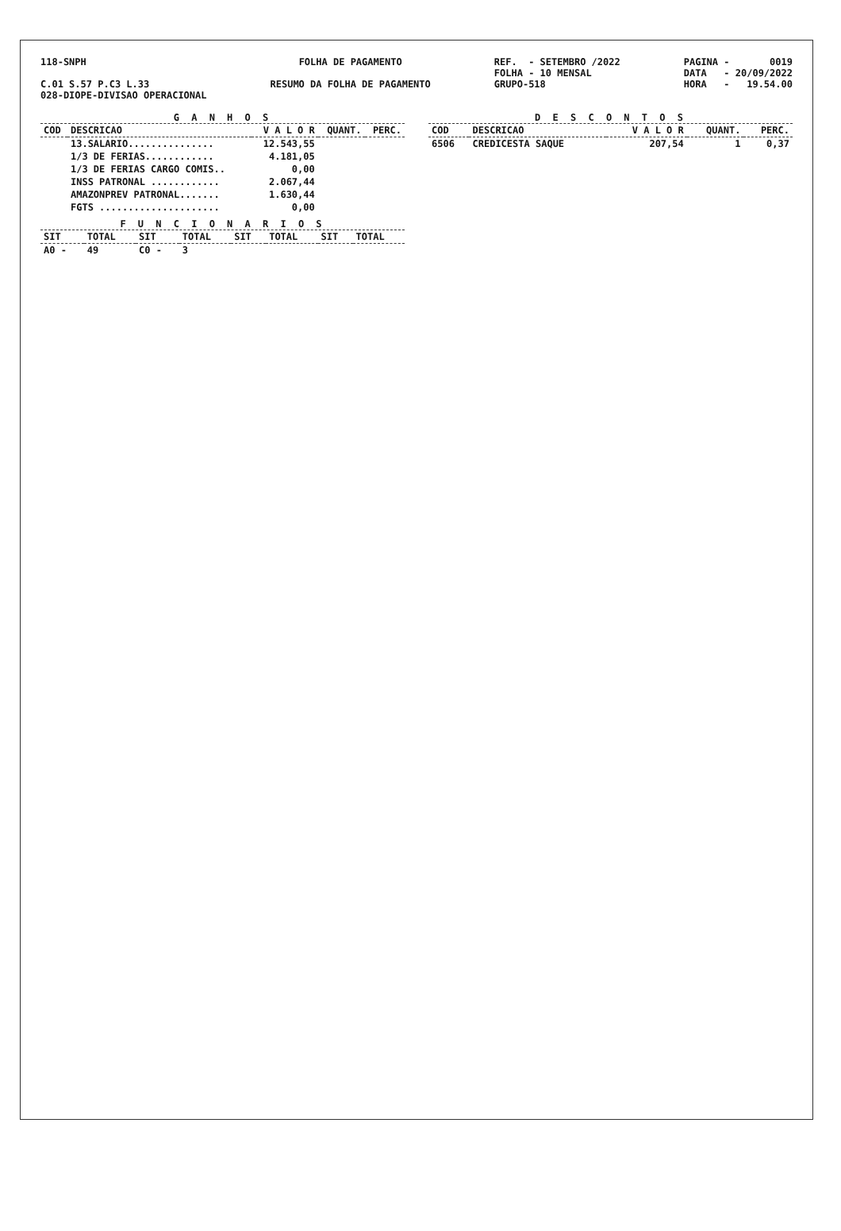118-SNPH C.01 S.57 P.C3 L.33 028-DIOPE-DIVISAO OPERACIONAL
FOLHA DE PAGAMENTO RESUMO DA FOLHA DE PAGAMENTO
REF. - SETEMBRO /2022 FOLHA - 10 MENSAL GRUPO-518
PAGINA - 0019 DATA - 20/09/2022 HORA - 19.54.00
G A N H O S
| COD | DESCRICAO | V A L O R | QUANT. | PERC. |
| --- | --- | --- | --- | --- |
| | 13.SALARIO............... | 12.543,55 | | |
| | 1/3 DE FERIAS............ | 4.181,05 | | |
| | 1/3 DE FERIAS CARGO COMIS.. | 0,00 | | |
| | INSS PATRONAL ............ | 2.067,44 | | |
| | AMAZONPREV PATRONAL....... | 1.630,44 | | |
| | FGTS ..................... | 0,00 | | |
F U N C I O N A R I O S
| SIT | TOTAL | SIT | TOTAL | SIT | TOTAL | SIT | TOTAL |
| --- | --- | --- | --- | --- | --- | --- | --- |
| A0 - | 49 | C0 - | 3 | | | | |
D E S C O N T O S
| COD | DESCRICAO | V A L O R | QUANT. | PERC. |
| --- | --- | --- | --- | --- |
| 6506 | CREDICESTA SAQUE | 207,54 | 1 | 0,37 |